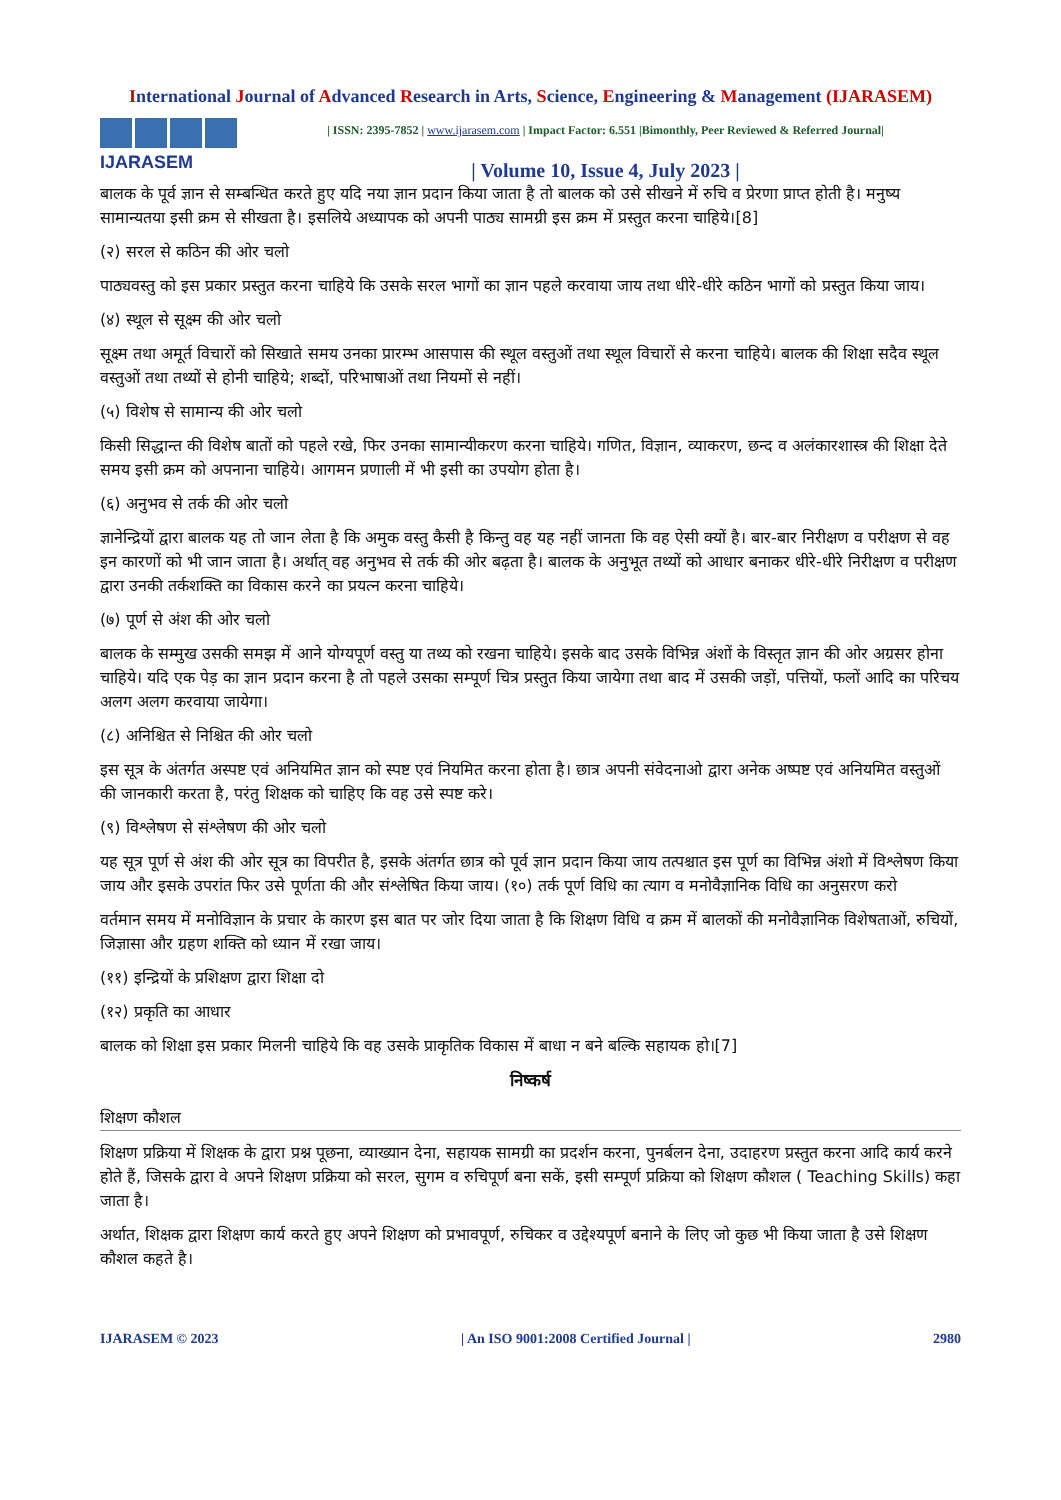International Journal of Advanced Research in Arts, Science, Engineering & Management (IJARASEM)
IJARASEM
| ISSN: 2395-7852 | www.ijarasem.com | Impact Factor: 6.551 |Bimonthly, Peer Reviewed & Referred Journal|
| Volume 10, Issue 4, July 2023 |
बालक के पूर्व ज्ञान से सम्बन्धित करते हुए यदि नया ज्ञान प्रदान किया जाता है तो बालक को उसे सीखने में रुचि व प्रेरणा प्राप्त होती है। मनुष्य सामान्यतया इसी क्रम से सीखता है। इसलिये अध्यापक को अपनी पाठ्य सामग्री इस क्रम में प्रस्तुत करना चाहिये।[8]
(२) सरल से कठिन की ओर चलो
पाठ्यवस्तु को इस प्रकार प्रस्तुत करना चाहिये कि उसके सरल भागों का ज्ञान पहले करवाया जाय तथा धीरे-धीरे कठिन भागों को प्रस्तुत किया जाय।
(४) स्थूल से सूक्ष्म की ओर चलो
सूक्ष्म तथा अमूर्त विचारों को सिखाते समय उनका प्रारम्भ आसपास की स्थूल वस्तुओं तथा स्थूल विचारों से करना चाहिये। बालक की शिक्षा सदैव स्थूल वस्तुओं तथा तथ्यों से होनी चाहिये; शब्दों, परिभाषाओं तथा नियमों से नहीं।
(५) विशेष से सामान्य की ओर चलो
किसी सिद्धान्त की विशेष बातों को पहले रखे, फिर उनका सामान्यीकरण करना चाहिये। गणित, विज्ञान, व्याकरण, छन्द व अलंकारशास्त्र की शिक्षा देते समय इसी क्रम को अपनाना चाहिये। आगमन प्रणाली में भी इसी का उपयोग होता है।
(६) अनुभव से तर्क की ओर चलो
ज्ञानेन्द्रियों द्वारा बालक यह तो जान लेता है कि अमुक वस्तु कैसी है किन्तु वह यह नहीं जानता कि वह ऐसी क्यों है। बार-बार निरीक्षण व परीक्षण से वह इन कारणों को भी जान जाता है। अर्थात् वह अनुभव से तर्क की ओर बढ़ता है। बालक के अनुभूत तथ्यों को आधार बनाकर धीरे-धीरे निरीक्षण व परीक्षण द्वारा उनकी तर्कशक्ति का विकास करने का प्रयत्न करना चाहिये।
(७) पूर्ण से अंश की ओर चलो
बालक के सम्मुख उसकी समझ में आने योग्यपूर्ण वस्तु या तथ्य को रखना चाहिये। इसके बाद उसके विभिन्न अंशों के विस्तृत ज्ञान की ओर अग्रसर होना चाहिये। यदि एक पेड़ का ज्ञान प्रदान करना है तो पहले उसका सम्पूर्ण चित्र प्रस्तुत किया जायेगा तथा बाद में उसकी जड़ों, पत्तियों, फलों आदि का परिचय अलग अलग करवाया जायेगा।
(८) अनिश्चित से निश्चित की ओर चलो
इस सूत्र के अंतर्गत अस्पष्ट एवं अनियमित ज्ञान को स्पष्ट एवं नियमित करना होता है। छात्र अपनी संवेदनाओ द्वारा अनेक अष्पष्ट एवं अनियमित वस्तुओं की जानकारी करता है, परंतु शिक्षक को चाहिए कि वह उसे स्पष्ट करे।
(९) विश्लेषण से संश्लेषण की ओर चलो
यह सूत्र पूर्ण से अंश की ओर सूत्र का विपरीत है, इसके अंतर्गत छात्र को पूर्व ज्ञान प्रदान किया जाय तत्पश्चात इस पूर्ण का विभिन्न अंशो में विश्लेषण किया जाय और इसके उपरांत फिर उसे पूर्णता की और संश्लेषित किया जाय। (१०) तर्क पूर्ण विधि का त्याग व मनोवैज्ञानिक विधि का अनुसरण करो
वर्तमान समय में मनोविज्ञान के प्रचार के कारण इस बात पर जोर दिया जाता है कि शिक्षण विधि व क्रम में बालकों की मनोवैज्ञानिक विशेषताओं, रुचियों, जिज्ञासा और ग्रहण शक्ति को ध्यान में रखा जाय।
(११) इन्द्रियों के प्रशिक्षण द्वारा शिक्षा दो
(१२) प्रकृति का आधार
बालक को शिक्षा इस प्रकार मिलनी चाहिये कि वह उसके प्राकृतिक विकास में बाधा न बने बल्कि सहायक हो।[7]
निष्कर्ष
शिक्षण कौशल
शिक्षण प्रक्रिया में शिक्षक के द्वारा प्रश्न पूछना, व्याख्यान देना, सहायक सामग्री का प्रदर्शन करना, पुनर्बलन देना, उदाहरण प्रस्तुत करना आदि कार्य करने होते हैं, जिसके द्वारा वे अपने शिक्षण प्रक्रिया को सरल, सुगम व रुचिपूर्ण बना सकें, इसी सम्पूर्ण प्रक्रिया को शिक्षण कौशल ( Teaching Skills) कहा जाता है।
अर्थात, शिक्षक द्वारा शिक्षण कार्य करते हुए अपने शिक्षण को प्रभावपूर्ण, रुचिकर व उद्देश्यपूर्ण बनाने के लिए जो कुछ भी किया जाता है उसे शिक्षण कौशल कहते है।
IJARASEM © 2023 | An ISO 9001:2008 Certified Journal | 2980